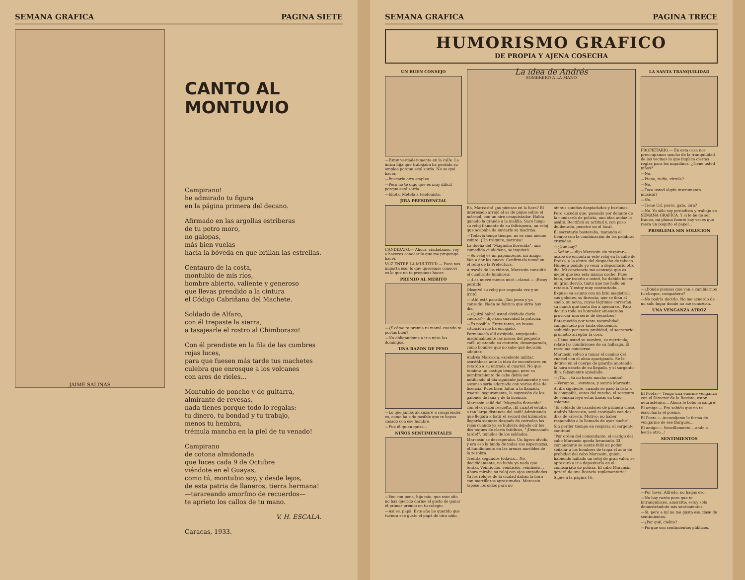SEMANA GRAFICA PAGINA SIETE
JAIME SALINAS
CANTO AL
MONTUVIO
Campirano!
he admirado tu figura
en la página primera del decano.
Afirmado en las argollas estriberas
de tu potro moro,
no galopas,
más bien vuelas
hacia la bóveda en que brillan las estrellas.
Centauro de la costa,
montubio de mis ríos,
hombre abierto, valiente y generoso
que llevas prendido a la cintura
el Código Cabriñana del Machete.
Soldado de Alfaro,
con él trepaste la sierra,
a tasajearle el rostro al Chimborazo!
Con él prendiste en la fila de las cumbres
rojas luces,
para que fuesen más tarde tus machetes
culebra que enrosque a los volcanes
con aros de rieles...
Montubio de poncho y de guitarra,
almirante de revesas,
nada tienes porque todo lo regalas:
tu dinero, tu bondad y tu trabajo,
menos tu hembra,
trémula mancha en la piel de tu venado!
Campirano
de cotona almidonada
que luces cada 9 de Octubre
viéndote en el Guayas,
como tú, montubio soy, y desde lejos,
de esta patria de llaneros, tierra hermana!
—tarareando amorfino de recuerdos—
te aprieto los callos de tu mano.
V. H. ESCALA.
Caracas, 1933.
SEMANA GRAFICA PAGINA TRECE
HUMORISMO GRAFICO
DE PROPIA Y AJENA COSECHA
UN BUEN CONSEJO
—Estoy verdaderamente en la calle. La única hija que trabajaba ha perdido su empleo porque está sorda. No se qué hacer.
—Buscarle otro empleo.
—Pero no te digo que es muy difícil porque está sorda.
—Idiota. Métela a telefonista.
JIRA PRESIDENCIAL
CANDIDATO.— Ahora, ciudadanos, voy a haceros conocer lo que me propongo hacer.
VOZ ENTRE LA MULTITUD.— Poco nos importa eso; lo que queremos conocer es lo que no te propones hacer...
PREMIO AL MERITO
—¿Y cómo te premia tu mamá cuando te portas bien?
—No obligándome a ir a misa los domingos.
UNA RAZON DE PESO
—Lo que jamás alcanzaré a comprender, es, como ha sido posible que te hayas casado con ese hombre.
—Fue él quien quiso...
NIÑOS SENTIMENTALES
—Veo con pena, hijo mío, que este año no has querido darme el gusto de ganar el primer premio en tu colegio.
—Así es, papá. Este año he querido que tuviera ese gusto el papá de otro niño.
La idea de Andrés
SOMBRERO A LA MANO
Eh, Marcasin! ¿no piensas en la hora? El interesado arrojó el as de pique sobre el mármol, con un aire conquistador. Había ganado la grande a la malilla. Sacó luego su reloj flamante de su faltriquera, un reloj que acababa de enviarle su madrina:
—Todavía tengo tiempo: no es sino menos veinte. ¡Un traguito, patrona!
La dueña del "Magnolia florecida", una comedida ciudadana, se inquietó:
—Su reloj es un papamoscas, mi amigo. Van a dar las nueve. Confírmelo usted en el reloj de la Prefectura.
A través de los vidrios, Marcasin consultó el cuadrante luminoso:
—¡Las nueve menos uno!—clamó.— ¡Estoy perdido!
Observó su reloj por segunda vez y se irritó:
—¡Ah! está parado. ¡Tan joven y ya cansado! Nada se fabrica que sirva hoy día.
—¿Quizá habrá usted olvidado darle cuerda?— dijo con suavidad la patrona.
—Es posible. Entre tanto, en buena situación me ha encajado.
Permanecía allí estúpido, empujando maquinalmente las mesas del pequeño café, ajustando su cinturón, desamparado, como hombre que no sabe qué decisión adoptar.
Andrés Marcasin, excelente militar, asustábase ante la idea de encontrarse en retardo a su entrada al cuartel. No que temiera un castigo benigno, pero su nombramiento de cabo debía ser notificado al día siguiente justamente y ese ascenso sería adornado con varios días de licencia. Pues bien, faltar a la llamada, traería, seguramente, la supresión de los galones de lana y de la licencia.
Marcasin salió del "Magnolia florecida" con el corazón resuelto. ¡El cuartel estaba a tan larga distancia del café! Admitiendo que llegara a batir el record del kilómetro, llegaría siempre después de cerradas las rejas cuando ya se hubiera dejado oír los dos toques de clarín fatídicos, "¡Demasiado tarde!", temidos de los soldados.
Marcasin se desesperaba. Un ligero olvido, y era eso la huida de todas sus esperanzas, el hundimiento en las arenas movibles de la zozobra.
Treinta segundos todavía... No, decididamente, no había ya nada que tentar. Veintiocho, veintiséis, veintiséis... Ahora miraba su reloj con ojos empañados. Ya los relojes de la ciudad daban la hora con martillazos apresurados. Marcasin tapóse los oídos para no
oír sus sonidos despiadados y burlones.
Pero sucedió que, pasando por delante de la comisaría de policía, una idea audaz lo asaltó. Rectificó su actitud y, con paso deliberado, penetró en el local.
El secretario bostezaba, matando el tiempo con la combinación de las palabras cruzadas.
—¿Qué hay?
—Señor — dijo Marcasin sin respirar— acabo de encontrar este reloj en la calle de Preize, a la altura del despacho de tabaco. Hubiera podido yo venir a depositario otro día. Mi conciencia me aconseja que es mejor que sea esta misma noche. Pues bien, por traerlo a usted, he debido hacer un gran desvío, tanto que me hallo en retardo. Y estoy muy contrariado...
Expuso su asunto con un brío magistral; sus galones, su licencia, que se iban al suelo, su novia, cuyas lágrimas correrían, su mamá que tanto iba a apenarse. ¡Para decirlo todo su honradez amenazaba provocar una serie de desastres!
Enternecido por tanta naturalidad, conquistado por tanta elocuencia, seducido por tanta probidad, el secretario prometió arreglar la cosa.
—Déme usted su nombre, su matrícula; relate las condiciones de su hallazgo. El resto me concierne.
Marcasin volvió a tomar el camino del cuartel con el alma apaciguada. Se le detuvo en el cuerpo de guardia anotando la hora exacta de su llegada, y el sargento dijo, falsamente apiadado:
—¡Tú...., tú no harás mucho camino!
—Veremos... veremos, y sonrió Marcasin.
Al día siguiente, cuando se pasó la lista a la compañía, antes del rancho, el sargento de semana leyó estas líneas en tono solemne:
"El soldado de cazadores de primera clase, Andrés Marcasin, será castigado con dos días de arresto. Motivo: no haber respondido a la llamada de ayer noche".
Sin perder tiempo en respirar, el sargento continuó:
"Por orden del comandante, el castigo del cabo Marcasin queda levantado. El comandante se siente feliz en poder señalar a los hombres de tropa el acto de probidad del cabo Marcasin, quien, habiendo hallado un reloj de gran valor, se apresuró a ir a depositarlo en el comisariato de policía. El cabo Marcasin gozará de una licencia suplementaria".
Sigue a la página 16.
LA SANTA TRANQUILIDAD
PROPIETARIO.— En esta casa nos preocupamos mucho de la tranquilidad de los vecinos lo que implica ciertas reglas para los inquilinos. ¿Tiene usted niños?
—No.
—Piano, radio, vitrola?
—No.
—Toca usted algún instrumento musical?
—No.
—Tiene Ud. perro, gato, lora?
—No. Yo sólo soy periodista y trabajo en SEMANA GRAFICA. Y si le he de ser franco, mi pluma fuente hay veces que rasca un poquito el papel...
PROBLEMA SIN SOLUCION
—¿Dónde piensas que van a cambiarnos tu cheque, compañero?
—No podría decirlo. No me acuerdo de un solo lugar donde no me conozcan.
UNA VENGANZA ATROZ
El Poeta:— Tengo una enorme venganza con el Director de la Revista; estoy neurasténico... Ahora le bebo la sangre!
El amigo:— Era sabido que no te escucharía el poema.
El Poeta:— Aconséjame la forma de vengarme de ese Burgués...
El amigo:— Sencillamente... anda a leerle otro...!
SENTIMIENTOS
—Por favor, Alfredo, no hagas eso.
—No hay razón para que te intranquilices, amorcito; estoy sólo demostrándote mis sentimientos.
—Si, pero a mí no me gusta esa clase de sentimientos.
—¿Por qué, cielito?
—Porque son sentimientos públicos.